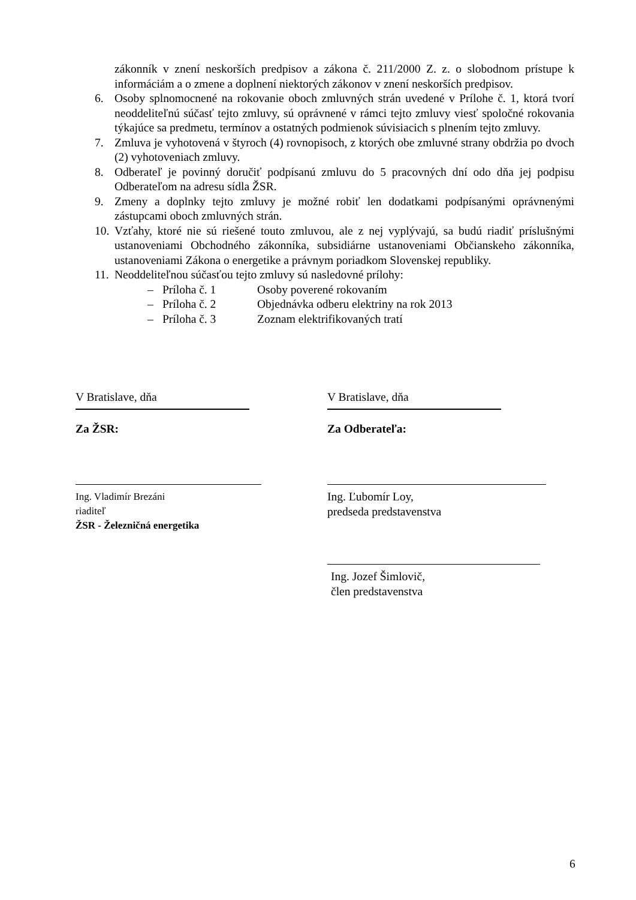zákonník v znení neskorších predpisov a zákona č. 211/2000 Z. z. o slobodnom prístupe k informáciám a o zmene a doplnení niektorých zákonov v znení neskorších predpisov.
6. Osoby splnomocnené na rokovanie oboch zmluvných strán uvedené v Prílohe č. 1, ktorá tvorí neoddeliteľnú súčasť tejto zmluvy, sú oprávnené v rámci tejto zmluvy viesť spoločné rokovania týkajúce sa predmetu, termínov a ostatných podmienok súvisiacich s plnením tejto zmluvy.
7. Zmluva je vyhotovená v štyroch (4) rovnopisoch, z ktorých obe zmluvné strany obdržia po dvoch (2) vyhotoveniach zmluvy.
8. Odberateľ je povinný doručiť podpísanú zmluvu do 5 pracovných dní odo dňa jej podpisu Odberateľom na adresu sídla ŽSR.
9. Zmeny a doplnky tejto zmluvy je možné robiť len dodatkami podpísanými oprávnenými zástupcami oboch zmluvných strán.
10. Vzťahy, ktoré nie sú riešené touto zmluvou, ale z nej vyplývajú, sa budú riadiť príslušnými ustanoveniami Obchodného zákonníka, subsidiárne ustanoveniami Občianskeho zákonníka, ustanoveniami Zákona o energetike a právnym poriadkom Slovenskej republiky.
11. Neoddeliteľnou súčasťou tejto zmluvy sú nasledovné prílohy:
– Príloha č. 1 Osoby poverené rokovaním
– Príloha č. 2 Objednávka odberu elektriny na rok 2013
– Príloha č. 3 Zoznam elektrifikovaných tratí
V Bratislave, dňa
Za ŽSR:
Ing. Vladimír Brezáni
riaditeľ
ŽSR - Železničná energetika
V Bratislave, dňa
Za Odberateľa:
Ing. Ľubomír Loy,
predseda predstavenstva
Ing. Jozef Šimlovič,
člen predstavenstva
6